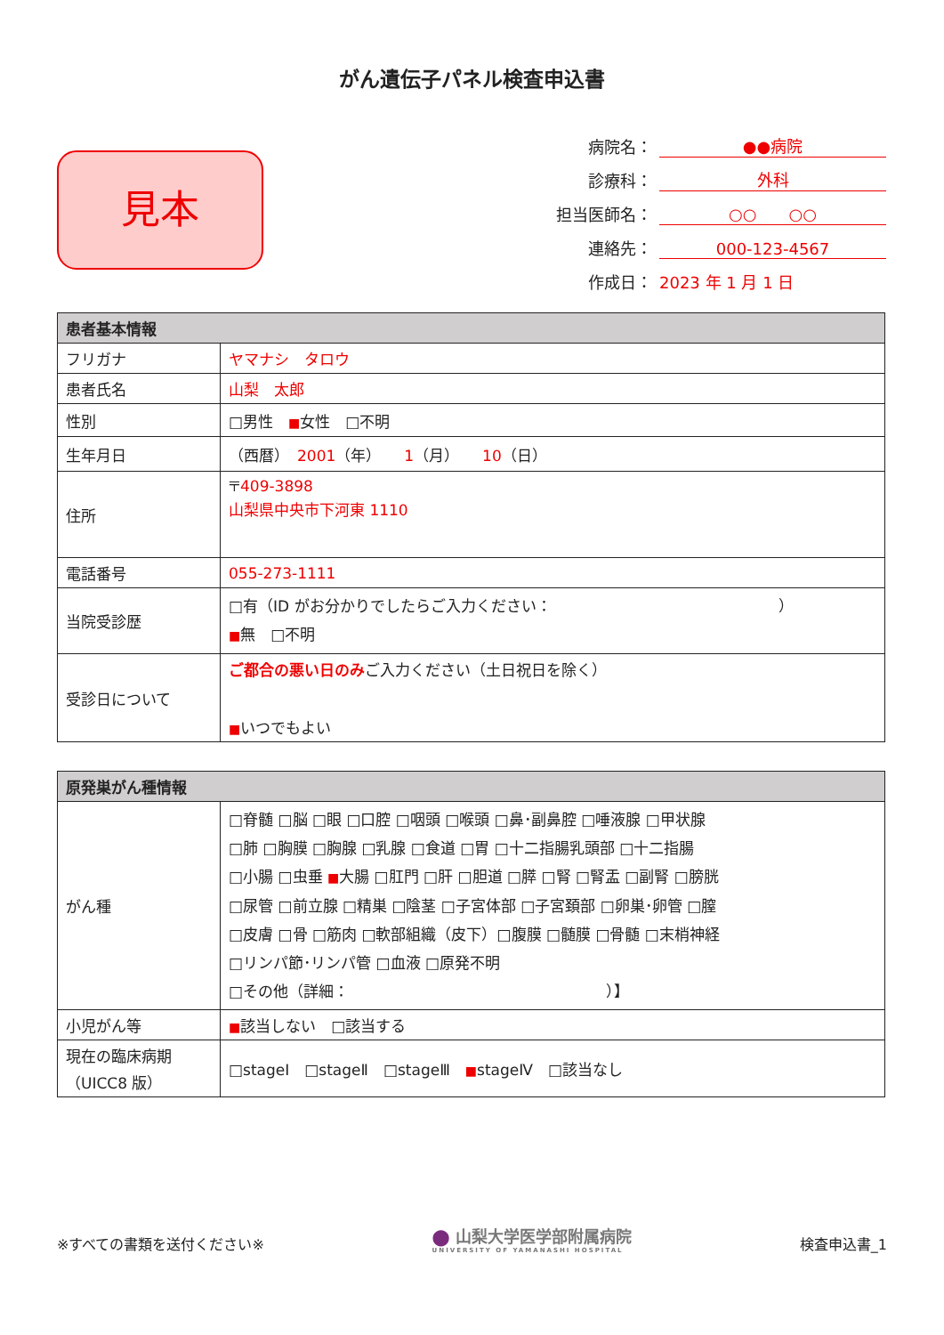がん遺伝子パネル検査申込書
見本
病院名： ●●病院
診療科： 外科
担当医師名： ○○　　○○
連絡先： 000-123-4567
作成日： 2023 年 1 月 1 日
| 患者基本情報 | |
| --- | --- |
| フリガナ | ヤマナシ タロウ |
| 患者氏名 | 山梨 太郎 |
| 性別 | □男性 ■ 女性 □不明 |
| 生年月日 | （西暦） 2001 （年） 1 （月） 10 （日） |
| 住所 | 〒 409-3898 山梨県中央市下河東 1110 |
| 電話番号 | 055-273-1111 |
| 当院受診歴 | □有（ID がお分かりでしたらご入力ください： ） ■ 無 □不明 |
| 受診日について | ご都合の悪い日のみ ご入力ください（土日祝日を除く） ■ いつでもよい |
| 原発巣がん種情報 | |
| --- | --- |
| がん種 | □脊髄 □脳 □眼 □口腔 □咽頭 □喉頭 □鼻･副鼻腔 □唾液腺 □甲状腺 □肺 □胸膜 □胸腺 □乳腺 □食道 □胃 □十二指腸乳頭部 □十二指腸 □小腸 □虫垂 ■ 大腸 □肛門 □肝 □胆道 □膵 □腎 □腎盂 □副腎 □膀胱 □尿管 □前立腺 □精巣 □陰茎 □子宮体部 □子宮頚部 □卵巣･卵管 □膣 □皮膚 □骨 □筋肉 □軟部組織（皮下）□腹膜 □髄膜 □骨髄 □末梢神経 □リンパ節･リンパ管 □血液 □原発不明 □その他（詳細： ）】 |
| 小児がん等 | ■ 該当しない □該当する |
| 現在の臨床病期 （UICC8 版） | □stageⅠ □stageⅡ □stageⅢ ■ stageⅣ □該当なし |
※すべての書類を送付ください※
⬤ 山梨大学医学部附属病院
UNIVERSITY OF YAMANASHI HOSPITAL
検査申込書_1